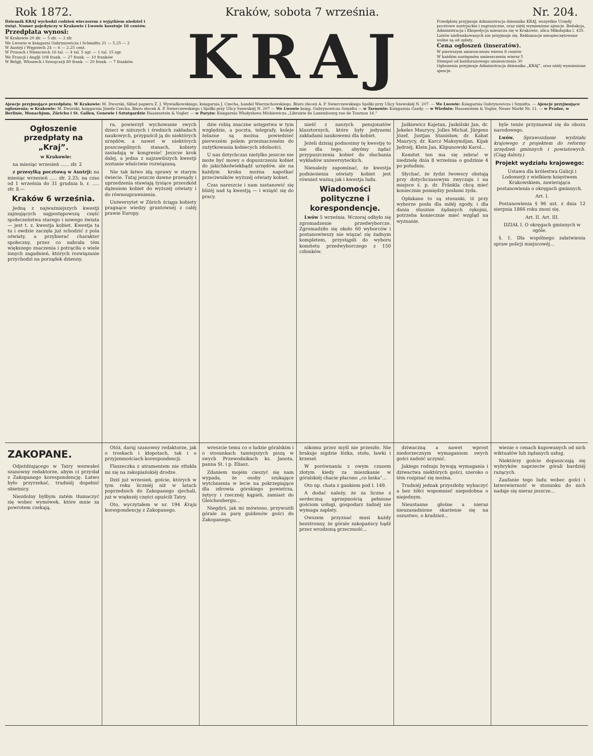Rok 1872. Kraków, sobota 7 września. Nr. 204.
Dziennik KRAJ wychodzi codzień wieczorem z wyjątkiem niedziel i świąt. Numer pojedyńczy w Krakowie i Lwowie kosztuje 10 centów.
Przedpłata wynosi:
W Krakowie 20 złr. — 5 złr. — 2 złr.
We Lwowie w księgarni Gubrynowicza i Schmidta 21 — 5,25 — 2
W Austrji i Węgrzech 24 — 6 — 2,25 cent.
W Prusach i Niemczech 16 tal. — 4 tal. 5 sgr. — 1 tal. 15 sgr.
We Francji i Anglji 108 frank. — 27 frank. — 10 franków
W Belgji, Włoszech i Szwajcarji 80 frank. — 20 frank. — 7 franków.
KRAJ
Przedpłatę przyjmuje Administracja dziennika KRAJ, wszystkie Urzędy pocztowe austrjackie i zagraniczne, oraz niżéj wymienione ajencje. Redakcja, Administracja i Ekspedycja mieszcza się w Krakowie, ulica Mikołajska l. 435. Listów niefrankowanych nie przyjmuje się. Reklamacje nieopieczętowane wolne są od opłaty.
Cena ogłoszeń (inseratów).
W pierwszym umieszczeniu wiersz 8 centów
W każdém następném umieszczeniu wiersz 5
Stempel od każdorazowego umieszczenia 30
Ogłoszenia przyjmuje Administracja dziennika „KRAJ”, oraz niżéj wymienione ajencje.
Ajencje przyjmujące przedpłatę. W Krakowie: M. Dworski, Skład papieru Ż. J. Wywiałkowskiego, księgarnia J. Czecha, handel Wierzuchowskiego, Biuro zleceń A. P. Swierczewskiego Spółki przy Ulicy Szewskiéj N. 207. — We Lwowie: Księgarnia Gubrynowicza i Szmidta. — Ajencje przyjmujące ogłoszenia: w Krakowie: M. Dworski, księgarnia Józefa Czecha, Biuro zleceń A. P. Swierczewskiego i Spółki przy Ulicy Szewskiéj N. 207 — We Lwowie księg. Gubrynowicza Szmidta — w Tarnowie: Księgarnia Gazdy. — w Wiedniu: Haasenstein & Vogler, Neuer Markt Nr. 11. — w Pradze, w Berlinie, Monachjum, Zürichu i St. Gallen, Genewie i Sztutgardzie Haasenstein & Vogler. — w Paryżu: Księgarnia Władysława Mickiewicza „Librairie de Luxembourg rue de Tournon 16.”
Ogłoszenie przedpłaty na „Kraj”.
w Krakowie:
na miesiąc wrzesień ...... złr. 2
z przesyłką pocztową w Austrji: na miesiąc wrzesień ..... złr. 2.25; na czas od 1 września do 31 grudnia b. r. ..... złr. 8.—
Kraków 6 września.
Jedną z najważniejszych kwestji zajmujących najpostępowszą część społeczeństwa starego i nowego świata — jest t. z. kwestja kobiet. Kwestja ta tu i owdzie zaczęła już schodzić z pola oświaty, a przybierać charakter społeczny, przez co nabrała tém większego znaczenia i potrąciła o wiele innych zagadnień, których rozwiązanie przychodzi na porządek dzienny.
ra, powierzył wychowanie swych dzieci w niższych i średnich zakładach naukowych, przypuścił ją do niektórych urzędów, a nawet w niektórych poszczególnych stanach, kobiety zasiadają w kongresie! Jeszcze krok dalej, a jedna z najzawilszych kwestji zostanie właściwie rozwiązaną.
Nie tak łatwo idą sprawy w starym świecie. Tutaj jeszcze dawne przesądy i uprzedzenia stawiają tysiące przeszkód dążeniom kobiet do wyższéj oświaty i do równouprawnienia.
Uniwersytet w Zürich ściąga kobiety pragnące wiedzy gruntownéj z całéj prawie Europy.
dzie robią znaczne ustępstwa w tym względzie, a poczta, telegrafy, koleje żelazne są można powiedzieć pierwszém polem przeznaczoném do zużytkowania kobiecych zdolności.
U nas dotychczas nietylko jeszcze nie może być mowy o dopuszczeniu kobiet do jakichkolwiekbądź urzędów, ale na każdym kroku można napotkać przeciwników wyższéj oświaty kobiet.
Czas nareszcie i nam zastanowić się bliżéj nad tą kwestją — i wziąść się do pracy.
nieść z naszych pensjonatów klasztornych, które były jedynemi zakładami naukowemi dla kobiet.
Jeżeli dzisiaj podnosimy tę kwestję to nie dla tego, abyśmy żądać przypuszczenia kobiet do słuchania wykładów uniwersyteckich.
Nienależy zapominać, że kwestja podniesienia oświaty kobiet jest również ważną jak i kwestja ludu.
Wiadomości polityczne i korespondencje.
Lwów 5 września. Wczoraj odbyło się zgromadzenie przedwyborcze. Zgromadziło się około 60 wyborców i postanowiwszy nie wiązać się żadnym kompletem, przystąpili do wyboru komitetu przedwyborczego z 150 członków.
Jaśkiewicz Kajetan, Jaskólski Jan, dr. Jekeles Maurycy, Jolles Michał, Jürgens Józef, Justjan Stanisław, dr. Kabat Maurycy, dr. Karcz Maksymiljan, Kijak Jędrzéj, Klein Jan, Klipunowski Karol...
Komitet ten ma się zebrać w niedzielę dnia 8 września o godzinie 4 po południu.
Słychać, że żydzi lwowscy obstają przy dotychczasowym zwyczaju i na miejsce ś. p. dr. Fränkla chcą mieć koniecznie pomiędzy posłami żyda.
Opłakane to są stosunki, iż przy wyborze posła dla miłéj zgody, i dla dania słusznie żądanych rękojmi, potrzeba koniecznie mieć wzgląd na wyznanie.
byle tenże przyznawał się do obozu narodowego.
Lwów. Sprawozdanie wydziału krajowego z projektem do reformy urzędzeń gminnych i powiatowych. (Ciąg dalszy.)
Projekt wydziału krajowego:
Ustawa dla królestwa Galicji i Lodomerji z wielkiem księstwem Krakowskiem, zawierająca postanowienia o okręgach gminnych.
Art. I.
Postanowienia § 96 ust. z dnia 12 sierpnia 1866 roku znosi się.
Art. II. Art. III.
DZIAŁ I. O okręgach gminnych w ogóle.
§. 1. Dla wspólnego załatwienia spraw policji miejscowéj...
ZAKOPANE.
Odjeżdżającego w Tatry wezwałeś szanowny redaktorze, abym ci przysłał z Zakopanego korespondencję. Łatwo było przyrzekać, trudniéj dopełnić obietnicy.
Niezdolny byłbym zatém tłumaczyć się wobec wymówek, które mnie za powrotem czekają.
Otóż, daruj szanowny redaktorze, jak o troskach i kłopotach, tak i o przyjemnościach korespondencji.
Flaszeczka z atramentem nie stłukła mi się na zakopiańskiéj drodze.
Dziś już wrzesień, goście, których w tym roku liczniéj niż w latach poprzednich do Zakopanego zjechali, już w większéj części opuścili Tatry.
Oto, wyczytałem w nr. 194 Kraju korespondencję z Zakopanego.
wreszcie temu co o ludzie góralskim i o stosunkach tamtejszych piszą w swych Przewodnikach ks. Janota, panna St. i p. Eliasz.
Zdaniem mojém cieszyć się nam wypada, że osoby szukające wytchnienia w lecie na pokrzepiające dla zdrowia górskiego powietrza, żętycy i rzecznéj kąpieli, zamiast do Gleichenbergu...
Niegdyś, jak mi mówiono, przywozili górale za parę guldenów gości do Zakopanego.
nikomu przez myśl nie przeszło. Nie brakuje nigdzie łóżka, stołu, ławki i krzeseł.
W porównaniu z owym czasem złotym kiedy za mieszkanie w góralskiéj chacie płacono „co łaska”...
Oto np. chata z gankiem pod l. 149.
A dodać należy, że za liczne z serdeczną uprzejmością pełnione gościom usługi, gospodarz żadnéj nie wymaga zapłaty.
Owszem przyznać musi każdy bezstronny, że górale zakopańscy bądź przez wrodzoną grzeczność...
dziwaczną a nawet wprost niedorzecznym wymaganiom swych gości zadość uczynić.
Jakiego rodzaju bywają wymagania i dziwactwa niektórych gości, szeroko o tém rozpisać się można.
Trudniéj jednak przyszłoby wybaczyć a bez żółci wspomnieć niepodobna o niejednym.
Nieustanne głośne a nieraz nieuzasadnione skarżenie się na oszustwo, o kradzież...
wienie o cenach kupowanych od nich wiktuałów lub żądanych usług.
Niektórzy goście dopuszczają się wybryków naprzeciw górali bardziéj rażących.
Zaufanie tego ludu wobec gości i łatwowierność w stosunku do nich nadaje się nieraz jeszcze...